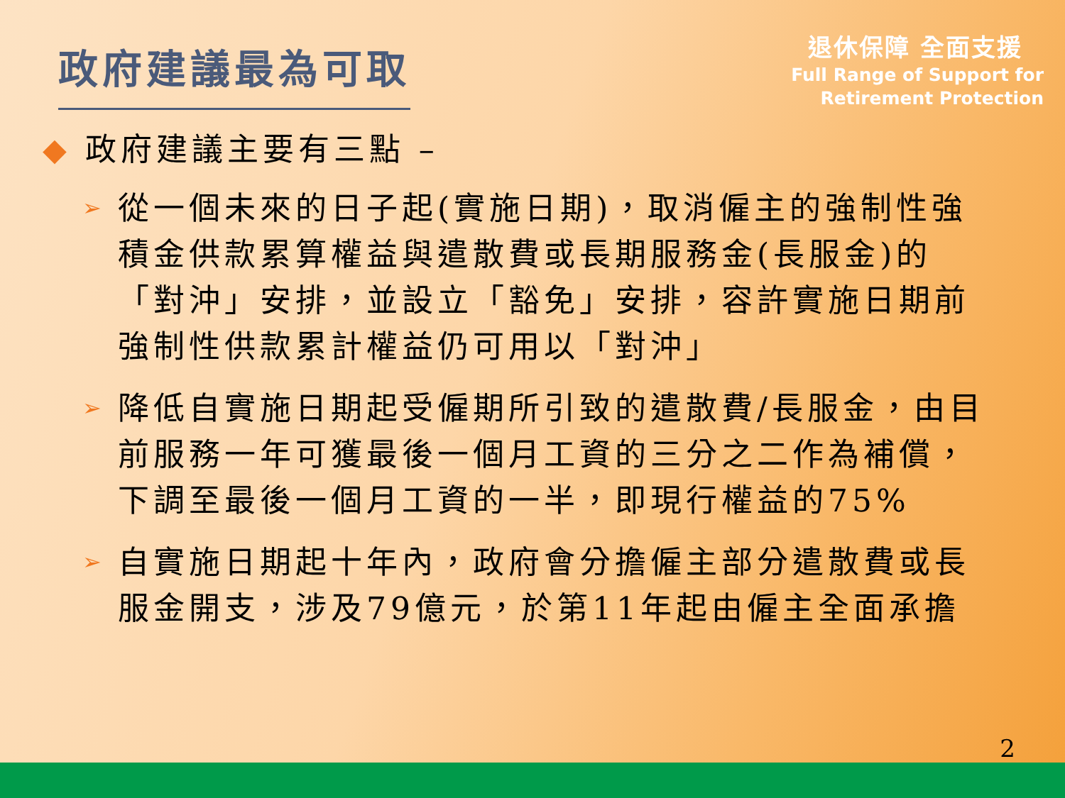政府建議最為可取
退休保障 全面支援
Full Range of Support for
Retirement Protection
◆ 政府建議主要有三點 –
➢
從一個未來的日子起(實施日期)，取消僱主的強制性強積金供款累算權益與遣散費或長期服務金(長服金)的「對沖」安排，並設立「豁免」安排，容許實施日期前強制性供款累計權益仍可用以「對沖」
➢
降低自實施日期起受僱期所引致的遣散費/長服金，由目前服務一年可獲最後一個月工資的三分之二作為補償，下調至最後一個月工資的一半，即現行權益的75%
➢
自實施日期起十年內，政府會分擔僱主部分遣散費或長服金開支，涉及79億元，於第11年起由僱主全面承擔
2